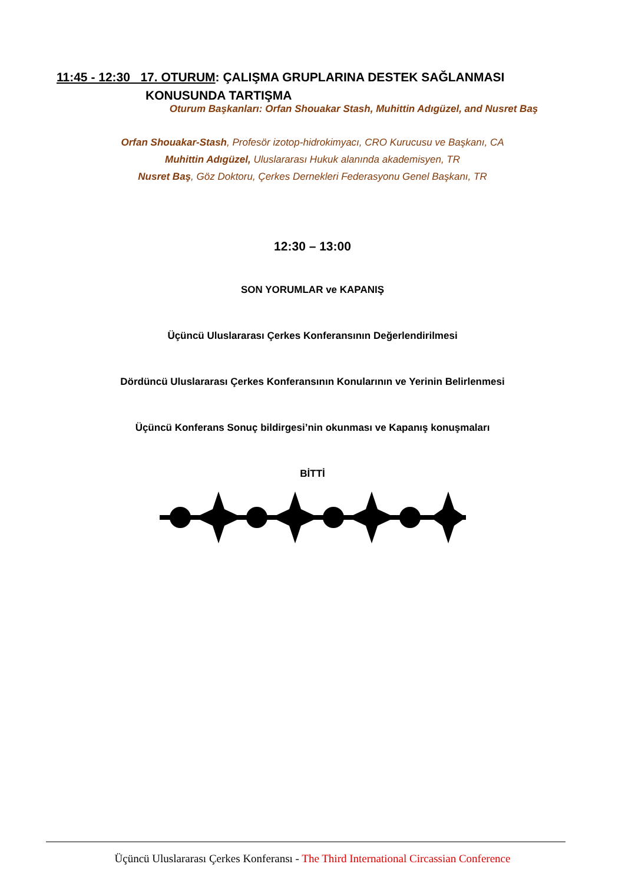11:45 - 12:30 17. OTURUM: ÇALIŞMA GRUPLARINA DESTEK SAĞLANMASI
KONUSUNDA TARTIŞMA
Oturum Başkanları: Orfan Shouakar Stash, Muhittin Adıgüzel, and Nusret Baş
Orfan Shouakar-Stash, Profesör izotop-hidrokimyacı, CRO Kurucusu ve Başkanı, CA
Muhittin Adıgüzel, Uluslararası Hukuk alanında akademisyen, TR
Nusret Baş, Göz Doktoru, Çerkes Dernekleri Federasyonu Genel Başkanı, TR
12:30 – 13:00
SON YORUMLAR ve KAPANIŞ
Üçüncü Uluslararası Çerkes Konferansının Değerlendirilmesi
Dördüncü Uluslararası Çerkes Konferansının Konularının ve Yerinin Belirlenmesi
Üçüncü Konferans Sonuç bildirgesi’nin okunması ve Kapanış konuşmaları
BİTTİ
Üçüncü Uluslararası Çerkes Konferansı - The Third International Circassian Conference